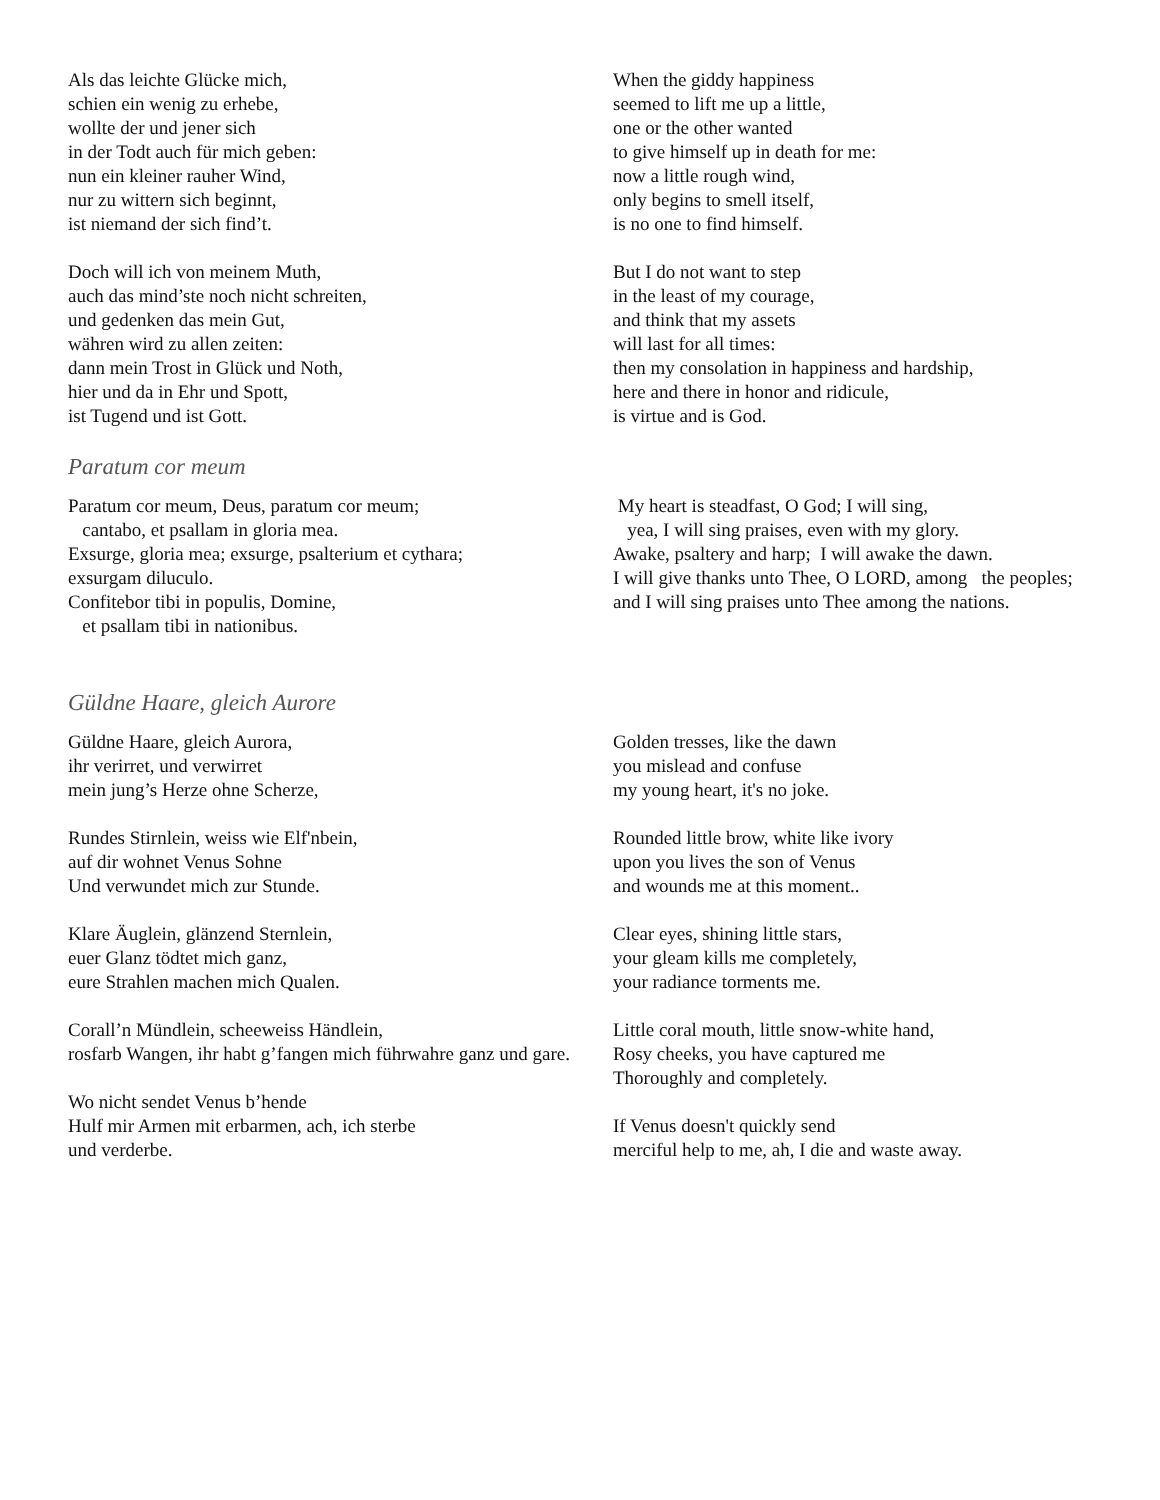Als das leichte Glücke mich,
schien ein wenig zu erhebe,
wollte der und jener sich
in der Todt auch für mich geben:
nun ein kleiner rauher Wind,
nur zu wittern sich beginnt,
ist niemand der sich find’t.
Doch will ich von meinem Muth,
auch das mind’ste noch nicht schreiten,
und gedenken das mein Gut,
währen wird zu allen zeiten:
dann mein Trost in Glück und Noth,
hier und da in Ehr und Spott,
ist Tugend und ist Gott.
When the giddy happiness
seemed to lift me up a little,
one or the other wanted
to give himself up in death for me:
now a little rough wind,
only begins to smell itself,
is no one to find himself.
But I do not want to step
in the least of my courage,
and think that my assets
will last for all times:
then my consolation in happiness and hardship,
here and there in honor and ridicule,
is virtue and is God.
Paratum cor meum
Paratum cor meum, Deus, paratum cor meum;
cantabo, et psallam in gloria mea.
Exsurge, gloria mea; exsurge, psalterium et cythara;
exsurgam diluculo.
Confitebor tibi in populis, Domine,
et psallam tibi in nationibus.
My heart is steadfast, O God; I will sing,
yea, I will sing praises, even with my glory.
Awake, psaltery and harp; I will awake the dawn.
I will give thanks unto Thee, O LORD, among the peoples; and I will sing praises unto Thee among the nations.
Güldne Haare, gleich Aurore
Güldne Haare, gleich Aurora,
ihr verirret, und verwirret
mein jung’s Herze ohne Scherze,
Rundes Stirnlein, weiss wie Elf'nbein,
auf dir wohnet Venus Sohne
Und verwundet mich zur Stunde.
Klare Äuglein, glänzend Sternlein,
euer Glanz tödtet mich ganz,
eure Strahlen machen mich Qualen.
Corall’n Mündlein, scheeweiss Händlein,
rosfarb Wangen, ihr habt g’fangen mich führwahre ganz und gare.
Wo nicht sendet Venus b’hende
Hulf mir Armen mit erbarmen, ach, ich sterbe
und verderbe.
Golden tresses, like the dawn
you mislead and confuse
my young heart, it's no joke.
Rounded little brow, white like ivory
upon you lives the son of Venus
and wounds me at this moment..
Clear eyes, shining little stars,
your gleam kills me completely,
your radiance torments me.
Little coral mouth, little snow-white hand,
Rosy cheeks, you have captured me
Thoroughly and completely.
If Venus doesn't quickly send
merciful help to me, ah, I die and waste away.